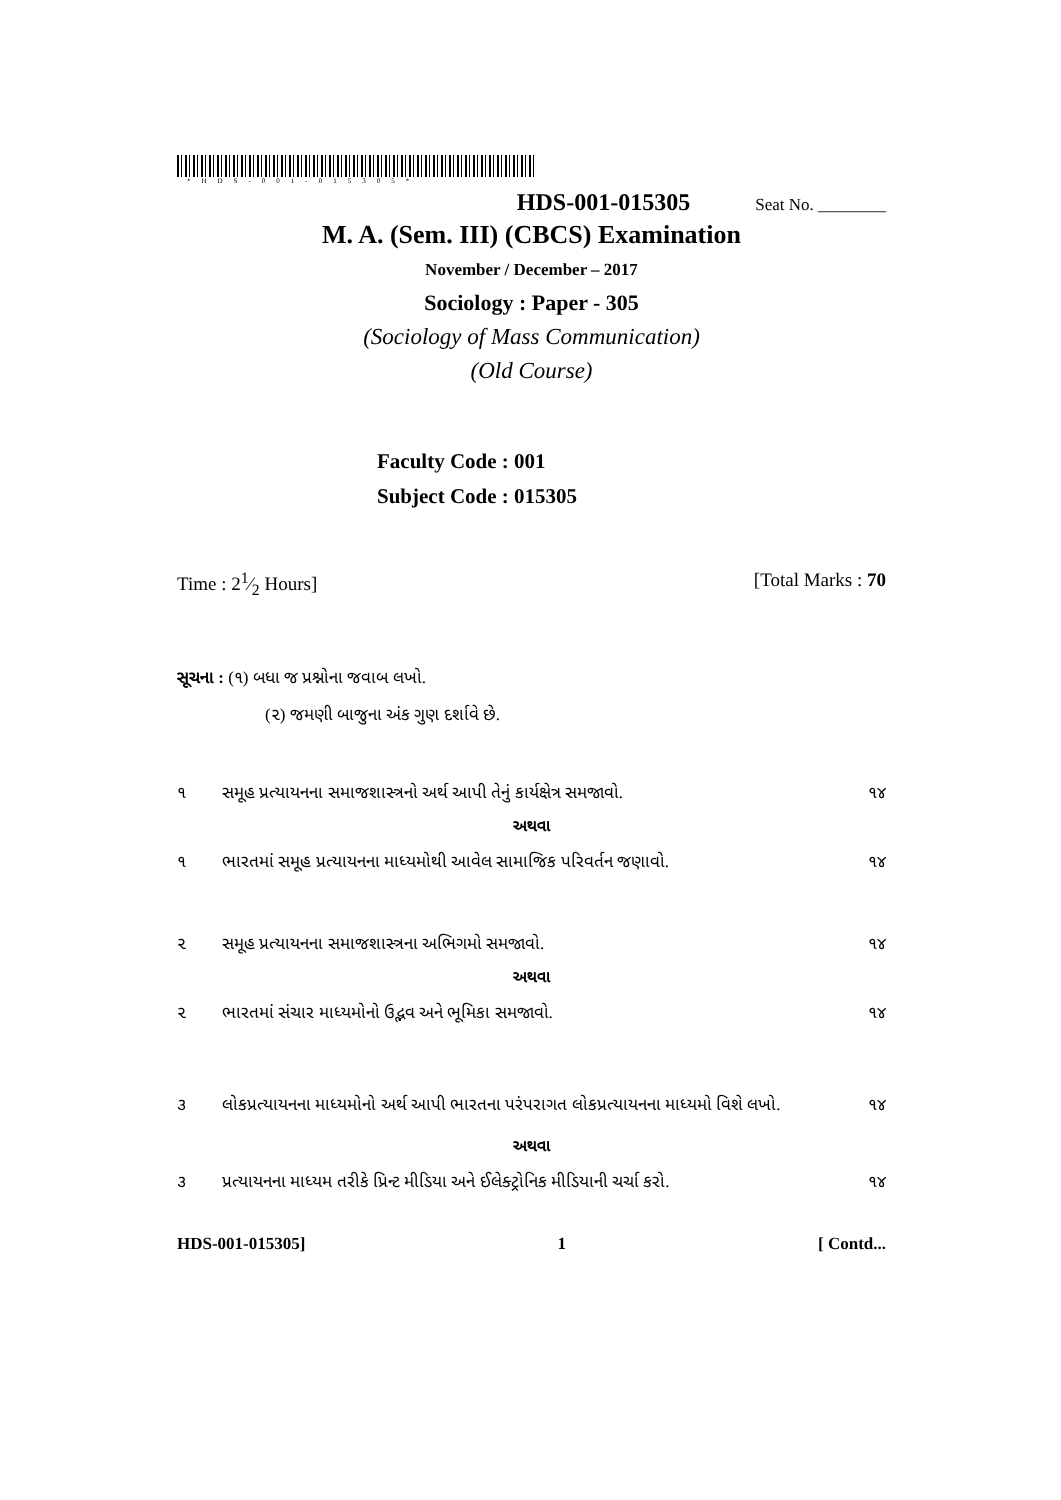*HDS-001-015305*
HDS-001-015305 Seat No. ________
M. A. (Sem. III) (CBCS) Examination
November / December – 2017
Sociology : Paper - 305
(Sociology of Mass Communication)
(Old Course)
Faculty Code : 001
Subject Code : 015305
Time : 21⁄2 Hours] [Total Marks : 70
સૂચના : (૧) બધા જ પ્રશ્નોના જવાબ લખો.
(૨) જમણી બાજુના અંક ગુણ દર્શાવે છે.
૧ સમૂહ પ્રત્યાયનના સમાજશાસ્ત્રનો અર્થ આપી તેનું કાર્યક્ષેત્ર સમજાવો. ૧૪
અથવા
૧ ભારતમાં સમૂહ પ્રત્યાયનના માધ્યમોથી આવેલ સામાજિક પરિવર્તન જણાવો. ૧૪
૨ સમૂહ પ્રત્યાયનના સમાજશાસ્ત્રના અભિગમો સમજાવો. ૧૪
અથવા
૨ ભારતમાં સંચાર માધ્યમોનો ઉદ્ભવ અને ભૂમિકા સમજાવો. ૧૪
૩ લોકપ્રત્યાયનના માધ્યમોનો અર્થ આપી ભારતના પરંપરાગત લોકપ્રત્યાયનના માધ્યમો વિશે લખો. ૧૪
અથવા
૩ પ્રત્યાયનના માધ્યમ તરીકે પ્રિન્ટ મીડિયા અને ઈલેક્ટ્રોનિક મીડિયાની ચર્ચા કરો. ૧૪
HDS-001-015305] 1 [ Contd...